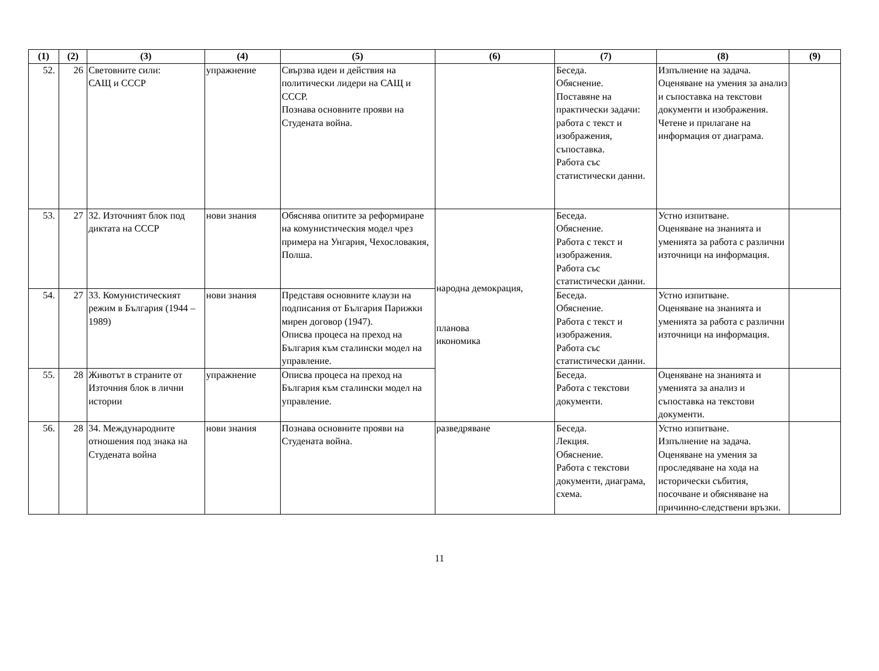| (1) | (2) | (3) | (4) | (5) | (6) | (7) | (8) | (9) |
| --- | --- | --- | --- | --- | --- | --- | --- | --- |
| 52. | 26 | Световните сили: САЩ и СССР | упражнение | Свързва идеи и действия на политически лидери на САЩ и СССР. Познава основните прояви на Студената война. | | Беседа. Обяснение. Поставяне на практически задачи: работа с текст и изображения, съпоставка. Работа със статистически данни. | Изпълнение на задача. Оценяване на умения за анализ и съпоставка на текстови документи и изображения. Четене и прилагане на информация от диаграма. | |
| 53. | 27 | 32. Източният блок под диктата на СССР | нови знания | Обяснява опитите за реформиране на комунистическия модел чрез примера на Унгария, Чехословакия, Полша. | народна демокрация, планова икономика | Беседа. Обяснение. Работа с текст и изображения. Работа със статистически данни. | Устно изпитване. Оценяване на знанията и уменията за работа с различни източници на информация. | |
| 54. | 27 | 33. Комунистическият режим в България (1944 – 1989) | нови знания | Представя основните клаузи на подписания от България Парижки мирен договор (1947). Описва процеса на преход на България към сталински модел на управление. | | Беседа. Обяснение. Работа с текст и изображения. Работа със статистически данни. | Устно изпитване. Оценяване на знанията и уменията за работа с различни източници на информация. | |
| 55. | 28 | Животът в страните от Източния блок в лични истории | упражнение | Описва процеса на преход на България към сталински модел на управление. | | Беседа. Работа с текстови документи. | Оценяване на знанията и уменията за анализ и съпоставка на текстови документи. | |
| 56. | 28 | 34. Международните отношения под знака на Студената война | нови знания | Познава основните прояви на Студената война. | разведряване | Беседа. Лекция. Обяснение. Работа с текстови документи, диаграма, схема. | Устно изпитване. Изпълнение на задача. Оценяване на умения за проследяване на хода на исторически събития, посочване и обясняване на причинно-следствени връзки. | |
11